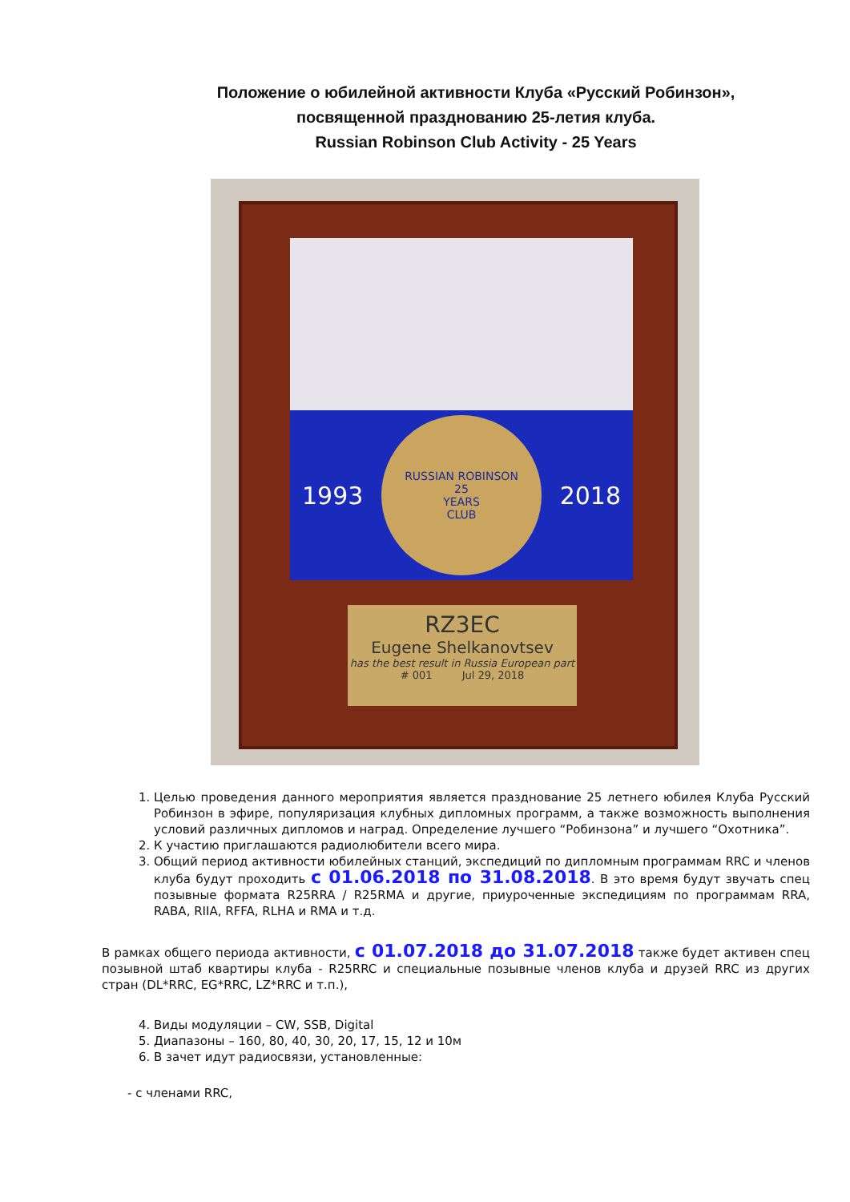Положение о юбилейной активности Клуба «Русский Робинзон»,
посвященной празднованию 25-летия клуба.
Russian Robinson Club Activity - 25 Years
1993
RUSSIAN ROBINSON
25
YEARS
CLUB
2018
RZ3EC
Eugene Shelkanovtsev
has the best result in Russia European part
# 001 Jul 29, 2018
1. Целью проведения данного мероприятия является празднование 25 летнего юбилея Клуба Русский Робинзон в эфире, популяризация клубных дипломных программ, а также возможность выполнения условий различных дипломов и наград. Определение лучшего “Робинзона” и лучшего “Охотника”.
2. К участию приглашаются радиолюбители всего мира.
3. Общий период активности юбилейных станций, экспедиций по дипломным программам RRC и членов клуба будут проходить с 01.06.2018 по 31.08.2018. В это время будут звучать спец позывные формата R25RRA / R25RMA и другие, приуроченные экспедициям по программам RRA, RABA, RIIA, RFFA, RLHA и RMA и т.д.
В рамках общего периода активности, с 01.07.2018 до 31.07.2018 также будет активен спец позывной штаб квартиры клуба - R25RRC и специальные позывные членов клуба и друзей RRC из других стран (DL*RRC, EG*RRC, LZ*RRC и т.п.),
4. Виды модуляции – CW, SSB, Digital
5. Диапазоны – 160, 80, 40, 30, 20, 17, 15, 12 и 10м
6. В зачет идут радиосвязи, установленные:
- с членами RRC,